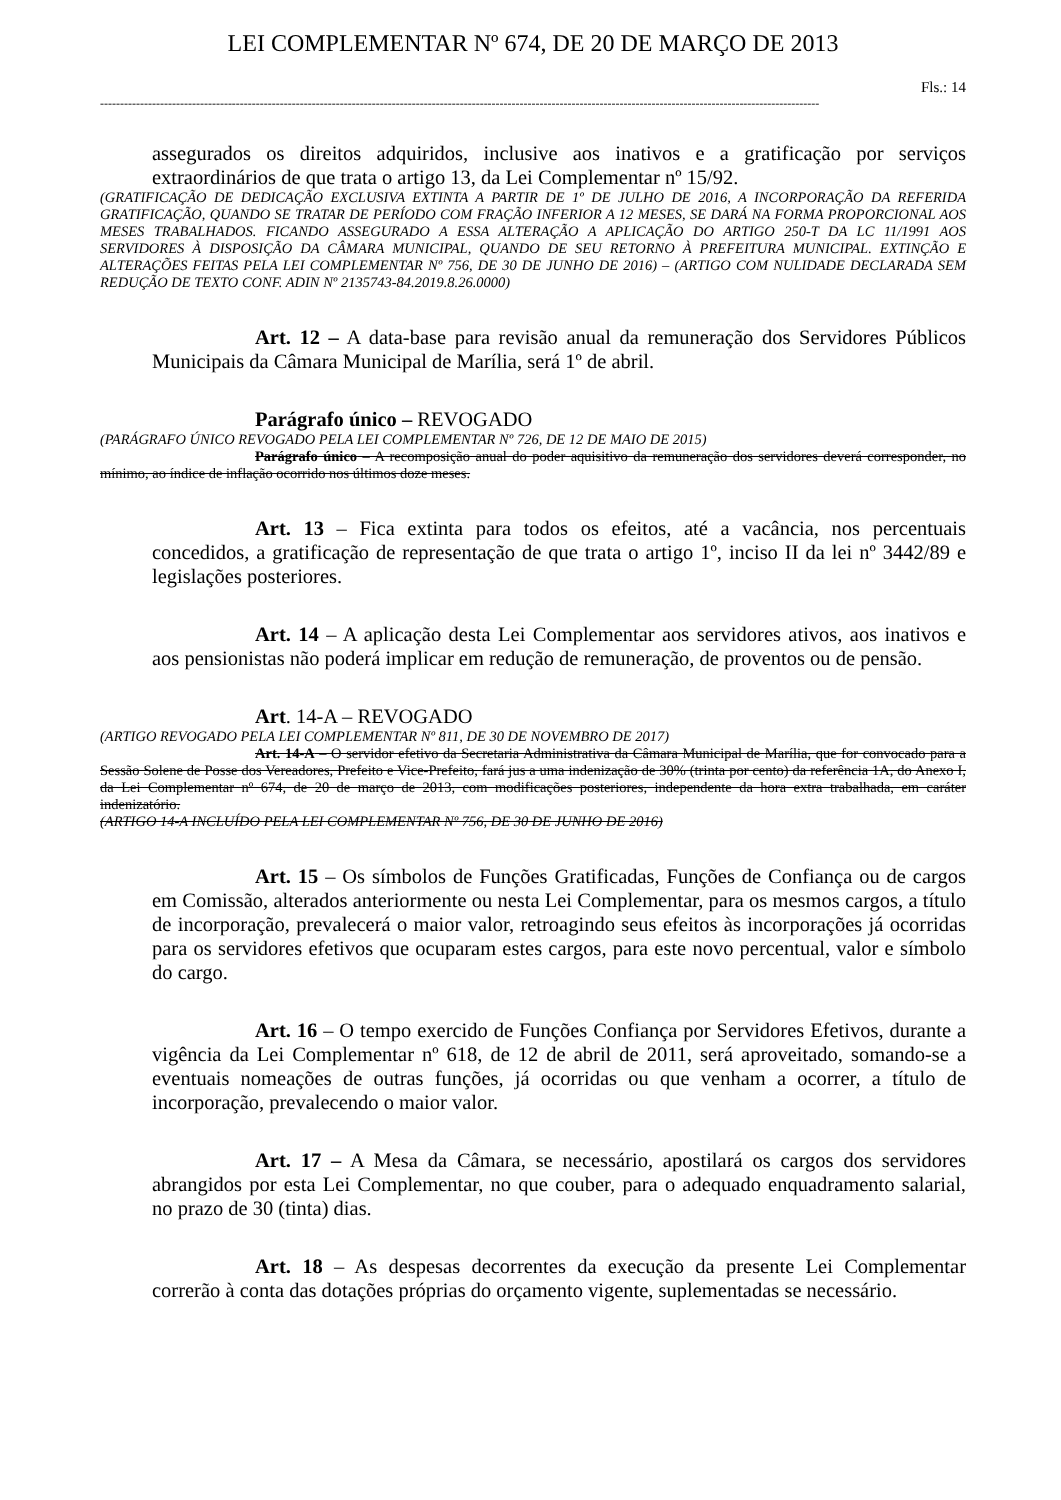LEI COMPLEMENTAR Nº 674, DE 20 DE MARÇO DE 2013
Fls.: 14
------------------------------------------------------------------------------------------------------------------------------------------------------------------------------------
assegurados os direitos adquiridos, inclusive aos inativos e a gratificação por serviços extraordinários de que trata o artigo 13, da Lei Complementar nº 15/92.
(GRATIFICAÇÃO DE DEDICAÇÃO EXCLUSIVA EXTINTA A PARTIR DE 1º DE JULHO DE 2016, A INCORPORAÇÃO DA REFERIDA GRATIFICAÇÃO, QUANDO SE TRATAR DE PERÍODO COM FRAÇÃO INFERIOR A 12 MESES, SE DARÁ NA FORMA PROPORCIONAL AOS MESES TRABALHADOS. FICANDO ASSEGURADO A ESSA ALTERAÇÃO A APLICAÇÃO DO ARTIGO 250-T DA LC 11/1991 AOS SERVIDORES À DISPOSIÇÃO DA CÂMARA MUNICIPAL, QUANDO DE SEU RETORNO À PREFEITURA MUNICIPAL. EXTINÇÃO E ALTERAÇÕES FEITAS PELA LEI COMPLEMENTAR Nº 756, DE 30 DE JUNHO DE 2016) – (ARTIGO COM NULIDADE DECLARADA SEM REDUÇÃO DE TEXTO CONF. ADIN Nº 2135743-84.2019.8.26.0000)
Art. 12 – A data-base para revisão anual da remuneração dos Servidores Públicos Municipais da Câmara Municipal de Marília, será 1º de abril.
Parágrafo único – REVOGADO
(PARÁGRAFO ÚNICO REVOGADO PELA LEI COMPLEMENTAR Nº 726, DE 12 DE MAIO DE 2015)
Parágrafo único – A recomposição anual do poder aquisitivo da remuneração dos servidores deverá corresponder, no mínimo, ao índice de inflação ocorrido nos últimos doze meses.
Art. 13 – Fica extinta para todos os efeitos, até a vacância, nos percentuais concedidos, a gratificação de representação de que trata o artigo 1º, inciso II da lei nº 3442/89 e legislações posteriores.
Art. 14 – A aplicação desta Lei Complementar aos servidores ativos, aos inativos e aos pensionistas não poderá implicar em redução de remuneração, de proventos ou de pensão.
Art. 14-A – REVOGADO
(ARTIGO REVOGADO PELA LEI COMPLEMENTAR Nº 811, DE 30 DE NOVEMBRO DE 2017)
Art. 14-A – O servidor efetivo da Secretaria Administrativa da Câmara Municipal de Marília, que for convocado para a Sessão Solene de Posse dos Vereadores, Prefeito e Vice-Prefeito, fará jus a uma indenização de 30% (trinta por cento) da referência 1A, do Anexo I, da Lei Complementar nº 674, de 20 de março de 2013, com modificações posteriores, independente da hora extra trabalhada, em caráter indenizatório.
(ARTIGO 14-A INCLUÍDO PELA LEI COMPLEMENTAR Nº 756, DE 30 DE JUNHO DE 2016)
Art. 15 – Os símbolos de Funções Gratificadas, Funções de Confiança ou de cargos em Comissão, alterados anteriormente ou nesta Lei Complementar, para os mesmos cargos, a título de incorporação, prevalecerá o maior valor, retroagindo seus efeitos às incorporações já ocorridas para os servidores efetivos que ocuparam estes cargos, para este novo percentual, valor e símbolo do cargo.
Art. 16 – O tempo exercido de Funções Confiança por Servidores Efetivos, durante a vigência da Lei Complementar nº 618, de 12 de abril de 2011, será aproveitado, somando-se a eventuais nomeações de outras funções, já ocorridas ou que venham a ocorrer, a título de incorporação, prevalecendo o maior valor.
Art. 17 – A Mesa da Câmara, se necessário, apostilará os cargos dos servidores abrangidos por esta Lei Complementar, no que couber, para o adequado enquadramento salarial, no prazo de 30 (tinta) dias.
Art. 18 – As despesas decorrentes da execução da presente Lei Complementar correrão à conta das dotações próprias do orçamento vigente, suplementadas se necessário.